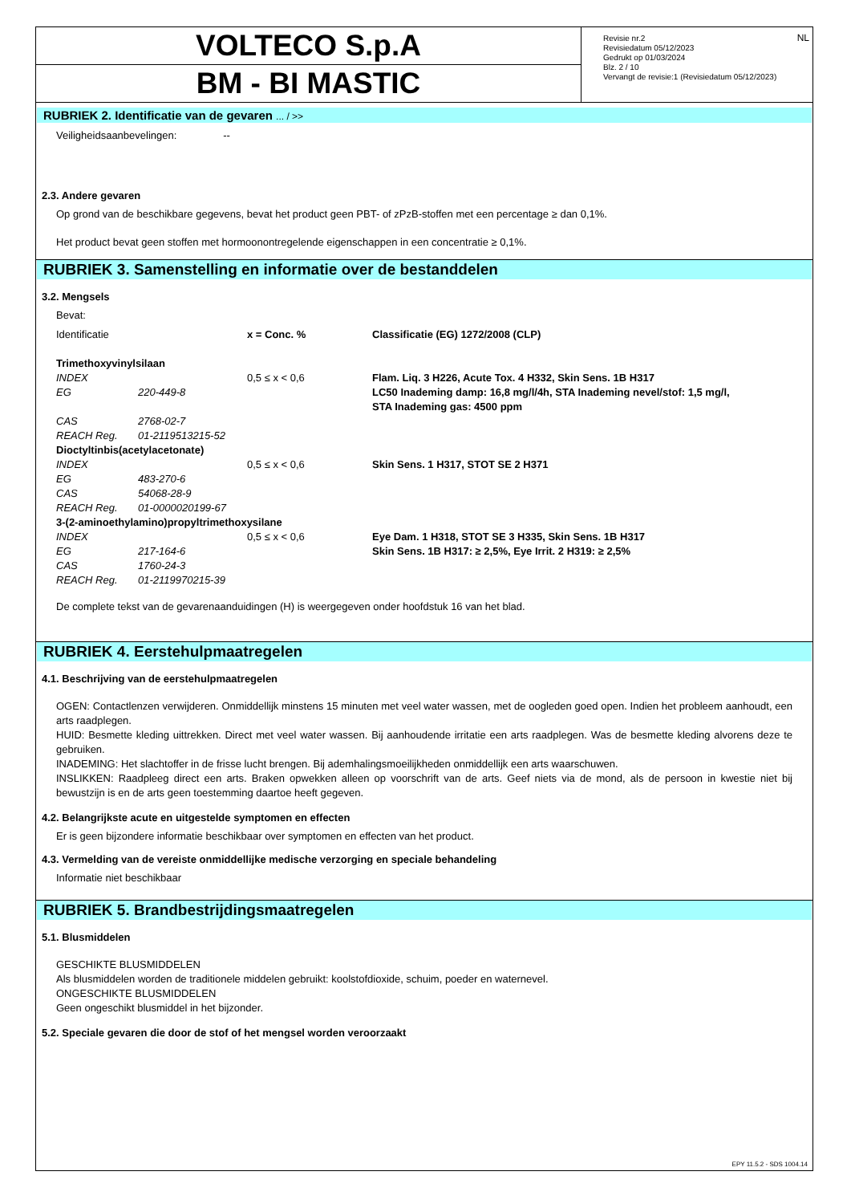VOLTECO S.p.A
BM - BI MASTIC
Revisie nr.2
Revisiedatum 05/12/2023
Gedrukt op 01/03/2024
Blz. 2 / 10
Vervangt de revisie:1 (Revisiedatum 05/12/2023)
NL
RUBRIEK 2. Identificatie van de gevaren ... / >>
Veiligheidsaanbevelingen: --
2.3. Andere gevaren
Op grond van de beschikbare gegevens, bevat het product geen PBT- of zPzB-stoffen met een percentage ≥ dan 0,1%.
Het product bevat geen stoffen met hormoonontregelende eigenschappen in een concentratie ≥ 0,1%.
RUBRIEK 3. Samenstelling en informatie over de bestanddelen
3.2. Mengsels
Bevat:
| Identificatie | | x = Conc. % | Classificatie (EG) 1272/2008 (CLP) |
| Trimethoxyvinylsilaan | | | |
| INDEX | | 0,5 ≤ x < 0,6 | Flam. Liq. 3 H226, Acute Tox. 4 H332, Skin Sens. 1B H317 |
| EG | 220-449-8 | | LC50 Inademing damp: 16,8 mg/l/4h, STA Inademing nevel/stof: 1,5 mg/l, STA Inademing gas: 4500 ppm |
| CAS | 2768-02-7 | | |
| REACH Reg. | 01-2119513215-52 | | |
| Dioctyltinbis(acetylacetonate) | | | |
| INDEX | | 0,5 ≤ x < 0,6 | Skin Sens. 1 H317, STOT SE 2 H371 |
| EG | 483-270-6 | | |
| CAS | 54068-28-9 | | |
| REACH Reg. | 01-0000020199-67 | | |
| 3-(2-aminoethylamino)propyltrimethoxysilane | | | |
| INDEX | | 0,5 ≤ x < 0,6 | Eye Dam. 1 H318, STOT SE 3 H335, Skin Sens. 1B H317 |
| EG | 217-164-6 | | Skin Sens. 1B H317: ≥ 2,5%, Eye Irrit. 2 H319: ≥ 2,5% |
| CAS | 1760-24-3 | | |
| REACH Reg. | 01-2119970215-39 | | |
De complete tekst van de gevarenaanduidingen (H) is weergegeven onder hoofdstuk 16 van het blad.
RUBRIEK 4. Eerstehulpmaatregelen
4.1. Beschrijving van de eerstehulpmaatregelen
OGEN: Contactlenzen verwijderen. Onmiddellijk minstens 15 minuten met veel water wassen, met de oogleden goed open. Indien het probleem aanhoudt, een arts raadplegen.
HUID: Besmette kleding uittrekken. Direct met veel water wassen. Bij aanhoudende irritatie een arts raadplegen. Was de besmette kleding alvorens deze te gebruiken.
INADEMING: Het slachtoffer in de frisse lucht brengen. Bij ademhalingsmoeilijkheden onmiddellijk een arts waarschuwen.
INSLIKKEN: Raadpleeg direct een arts. Braken opwekken alleen op voorschrift van de arts. Geef niets via de mond, als de persoon in kwestie niet bij bewustzijn is en de arts geen toestemming daartoe heeft gegeven.
4.2. Belangrijkste acute en uitgestelde symptomen en effecten
Er is geen bijzondere informatie beschikbaar over symptomen en effecten van het product.
4.3. Vermelding van de vereiste onmiddellijke medische verzorging en speciale behandeling
Informatie niet beschikbaar
RUBRIEK 5. Brandbestrijdingsmaatregelen
5.1. Blusmiddelen
GESCHIKTE BLUSMIDDELEN
Als blusmiddelen worden de traditionele middelen gebruikt: koolstofdioxide, schuim, poeder en waternevel.
ONGESCHIKTE BLUSMIDDELEN
Geen ongeschikt blusmiddel in het bijzonder.
5.2. Speciale gevaren die door de stof of het mengsel worden veroorzaakt
EPY 11.5.2 - SDS 1004.14